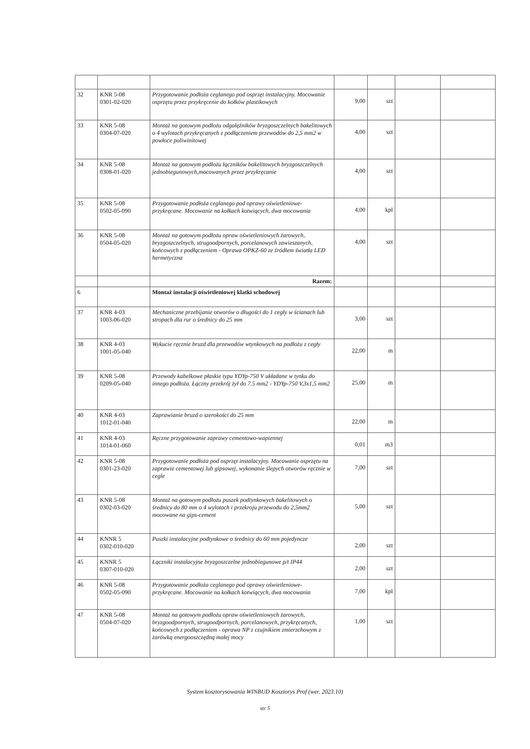| 32 | KNR 5-08 0301-02-020 | Przygotowanie podłoża ceglanego pod osprzęt instalacyjny. Mocowanie osprzętu przez przykręcenie do kołków plastikowych | 9,00 | szt | | |
| 33 | KNR 5-08 0304-07-020 | Montaż na gotowym podłożu odgałęźników bryzgoszczelnych bakelitowych o 4 wylotach przykręcanych z podłączeniem przewodów do 2,5 mm2 w powłoce poliwinitowej | 4,00 | szt | | |
| 34 | KNR 5-08 0308-01-020 | Montaż na gotowym podłożu łączników bakelitowych bryzgoszczelnych jednobiegunowych,mocowanych przez przykręcanie | 4,00 | szt | | |
| 35 | KNR 5-08 0502-05-090 | Przygotowanie podłoża ceglanego pod oprawy oświetleniowe-przykręcane. Mocowanie na kołkach kotwiących, dwa mocowania | 4,00 | kpl | | |
| 36 | KNR 5-08 0504-05-020 | Montaż na gotowym podłożu opraw oświetleniowych żarowych, bryzgoszczelnych, strugoodpornych, porcelanowych zawieszanych, końcowych z podłączeniem - Oprawa OPKZ-60 ze źródłem światła LED hermetyczna | 4,00 | szt | | |
| | | Razem: | | | | |
| 6 | | Montaż instalacji oświetleniowej klatki schodowej | | | | |
| 37 | KNR 4-03 1003-06-020 | Mechaniczne przebijanie otworów o długości do 1 cegły w ścianach lub stropach dla rur o średnicy do 25 mm | 3,00 | szt | | |
| 38 | KNR 4-03 1001-05-040 | Wykucie ręcznie bruzd dla przewodów wtynkowych na podłożu z cegły | 22,00 | m | | |
| 39 | KNR 5-08 0209-05-040 | Przewody kabelkowe płaskie typu YDYp-750 V układane w tynku do innego podłoża. Łączny przekrój żył do 7.5 mm2 - YDYp-750 V,3x1,5 mm2 | 25,00 | m | | |
| 40 | KNR 4-03 1012-01-040 | Zaprawianie bruzd o szerokości do 25 mm | 22,00 | m | | |
| 41 | KNR 4-03 1014-01-060 | Ręczne przygotowanie zaprawy cementowo-wapiennej | 0,01 | m3 | | |
| 42 | KNR 5-08 0301-23-020 | Przygotowanie podłoża pod osprzęt instalacyjny. Mocowanie osprzętu na zaprawie cementowej lub gipsowej, wykonanie ślepych otworów ręcznie w cegle | 7,00 | szt | | |
| 43 | KNR 5-08 0302-03-020 | Montaż na gotowym podłożu puszek podtynkowych bakelitowych o średnicy do 80 mm o 4 wylotach i przekroju przewodu do 2,5mm2 mocowane na gips-cement | 5,00 | szt | | |
| 44 | KNNR 5 0302-010-020 | Puszki instalacyjne podtynkowe o średnicy do 60 mm pojedyncze | 2,00 | szt | | |
| 45 | KNNR 5 0307-010-020 | Łączniki instalacyjne bryzgoszczelne jednobiegunowe p/t IP44 | 2,00 | szt | | |
| 46 | KNR 5-08 0502-05-090 | Przygotowanie podłoża ceglanego pod oprawy oświetleniowe-przykręcane. Mocowanie na kołkach kotwiących, dwa mocowania | 7,00 | kpl | | |
| 47 | KNR 5-08 0504-07-020 | Montaż na gotowym podłożu opraw oświetleniowych żarowych, bryzgoodpornych, strugoodpornych, porcelanowych, przykręcanych, końcowych z podłączeniem - oprawa NP z czujnikiem zmierzchowym z żarówką energooszczędną małej mocy | 1,00 | szt | | |
System kosztorysowania WINBUD Kosztorys Prof (wer. 2023.10)
str 5